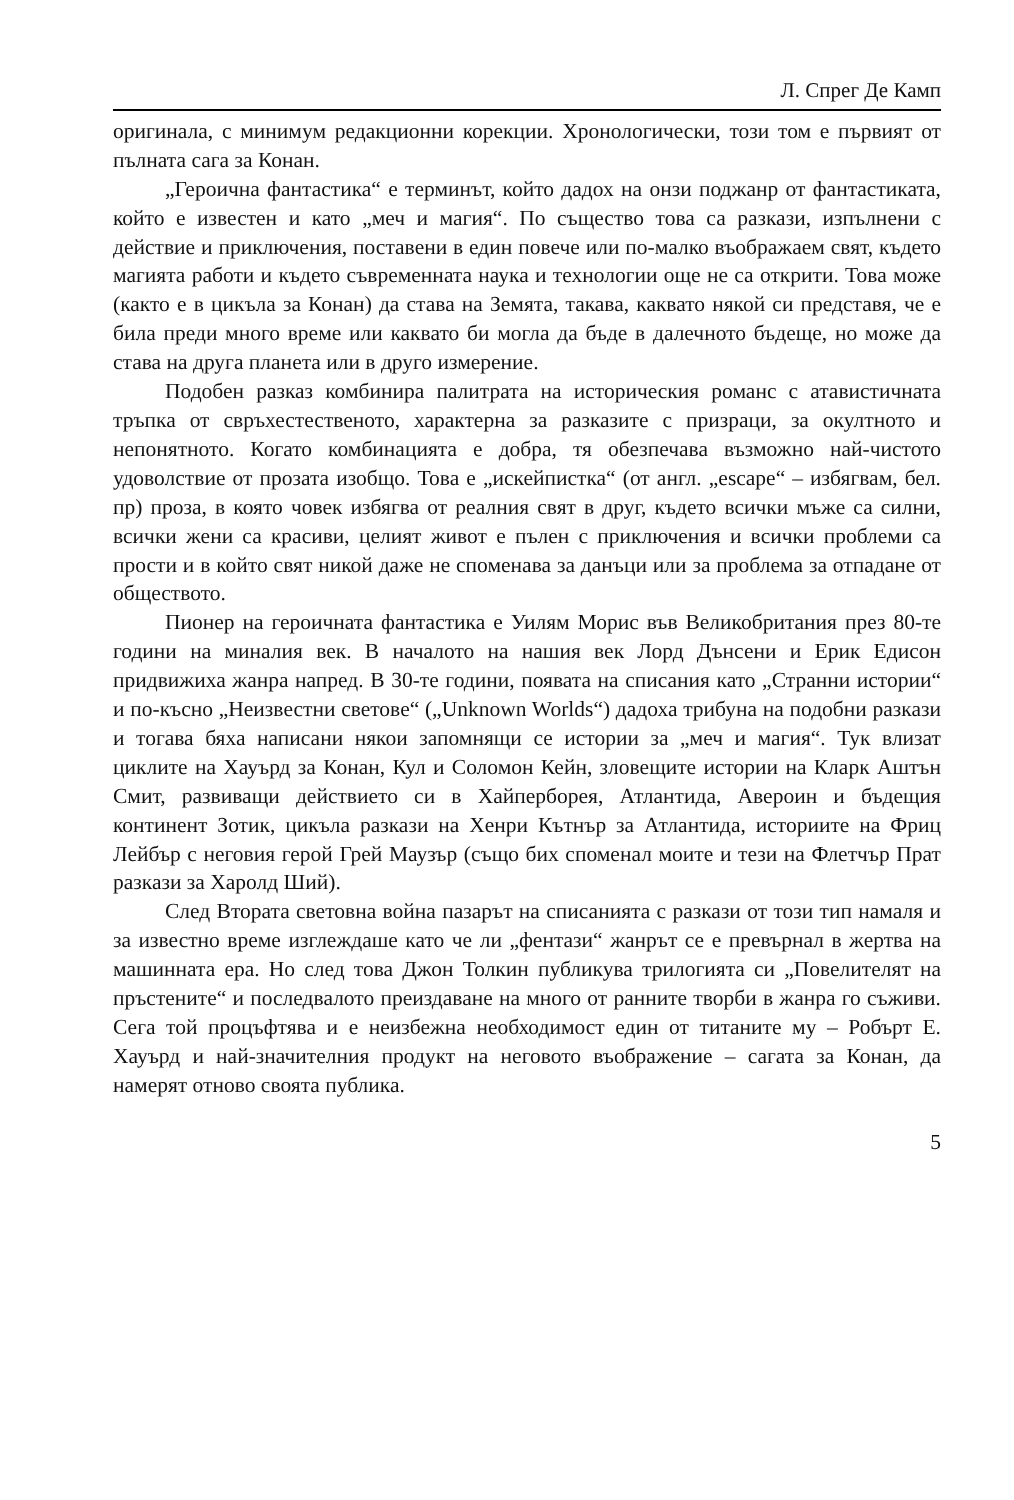Л. Спрег Де Камп
оригинала, с минимум редакционни корекции. Хронологически, този том е първият от пълната сага за Конан.
„Героична фантастика“ е терминът, който дадох на онзи поджанр от фантастиката, който е известен и като „меч и магия“. По същество това са разкази, изпълнени с действие и приключения, поставени в един повече или по-малко въображаем свят, където магията работи и където съвременната наука и технологии още не са открити. Това може (както е в цикъла за Конан) да става на Земята, такава, каквато някой си представя, че е била преди много време или каквато би могла да бъде в далечното бъдеще, но може да става на друга планета или в друго измерение.
Подобен разказ комбинира палитрата на историческия романс с атавистичната тръпка от свръхестественото, характерна за разказите с призраци, за окултното и непонятното. Когато комбинацията е добра, тя обезпечава възможно най-чистото удоволствие от прозата изобщо. Това е „искейпистка“ (от англ. „escape“ – избягвам, бел. пр) проза, в която човек избягва от реалния свят в друг, където всички мъже са силни, всички жени са красиви, целият живот е пълен с приключения и всички проблеми са прости и в който свят никой даже не споменава за данъци или за проблема за отпадане от обществото.
Пионер на героичната фантастика е Уилям Морис във Великобритания през 80-те години на миналия век. В началото на нашия век Лорд Дънсени и Ерик Едисон придвижиха жанра напред. В 30-те години, появата на списания като „Странни истории“ и по-късно „Неизвестни светове“ („Unknown Worlds“) дадоха трибуна на подобни разкази и тогава бяха написани някои запомнящи се истории за „меч и магия“. Тук влизат циклите на Хауърд за Конан, Кул и Соломон Кейн, зловещите истории на Кларк Аштън Смит, развиващи действието си в Хайперборея, Атлантида, Авероин и бъдещия континент Зотик, цикъла разкази на Хенри Кътнър за Атлантида, историите на Фриц Лейбър с неговия герой Грей Маузър (също бих споменал моите и тези на Флетчър Прат разкази за Харолд Ший).
След Втората световна война пазарът на списанията с разкази от този тип намаля и за известно време изглеждаше като че ли „фентази“ жанрът се е превърнал в жертва на машинната ера. Но след това Джон Толкин публикува трилогията си „Повелителят на пръстените“ и последвалото преиздаване на много от ранните творби в жанра го съживи. Сега той процъфтява и е неизбежна необходимост един от титаните му – Робърт Е. Хауърд и най-значителния продукт на неговото въображение – сагата за Конан, да намерят отново своята публика.
5